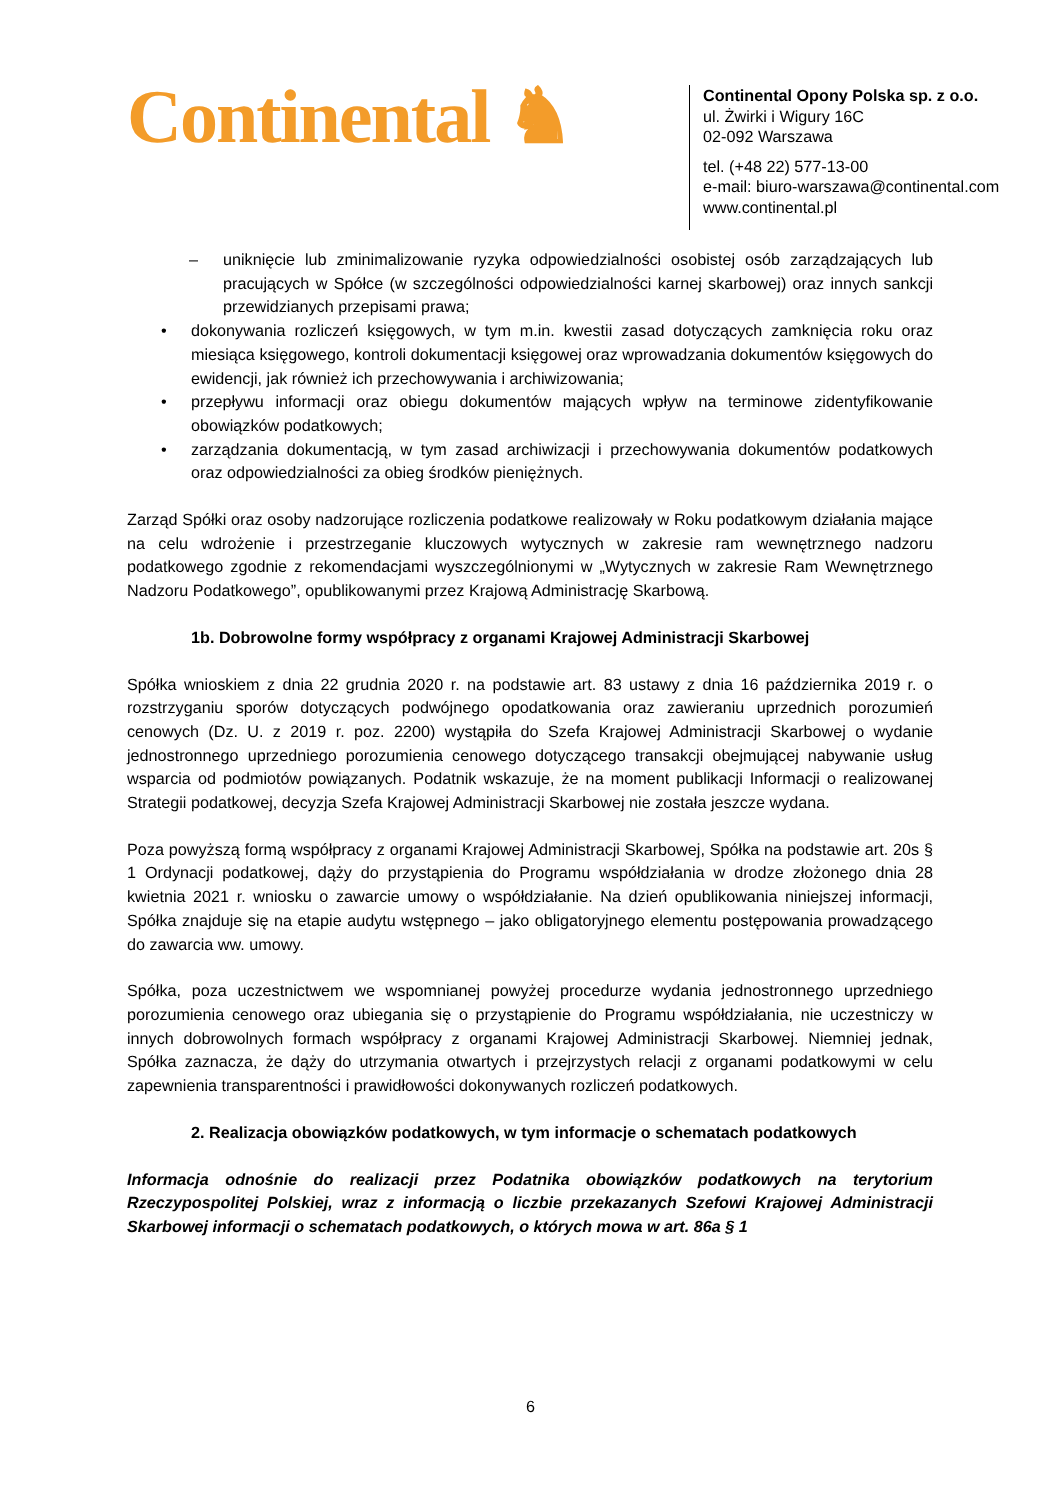Continental ♞
Continental Opony Polska sp. z o.o.
ul. Żwirki i Wigury 16C
02-092 Warszawa
tel. (+48 22) 577-13-00
e-mail: biuro-warszawa@continental.com
www.continental.pl
– uniknięcie lub zminimalizowanie ryzyka odpowiedzialności osobistej osób zarządzających lub pracujących w Spółce (w szczególności odpowiedzialności karnej skarbowej) oraz innych sankcji przewidzianych przepisami prawa;
• dokonywania rozliczeń księgowych, w tym m.in. kwestii zasad dotyczących zamknięcia roku oraz miesiąca księgowego, kontroli dokumentacji księgowej oraz wprowadzania dokumentów księgowych do ewidencji, jak również ich przechowywania i archiwizowania;
• przepływu informacji oraz obiegu dokumentów mających wpływ na terminowe zidentyfikowanie obowiązków podatkowych;
• zarządzania dokumentacją, w tym zasad archiwizacji i przechowywania dokumentów podatkowych oraz odpowiedzialności za obieg środków pieniężnych.
Zarząd Spółki oraz osoby nadzorujące rozliczenia podatkowe realizowały w Roku podatkowym działania mające na celu wdrożenie i przestrzeganie kluczowych wytycznych w zakresie ram wewnętrznego nadzoru podatkowego zgodnie z rekomendacjami wyszczególnionymi w „Wytycznych w zakresie Ram Wewnętrznego Nadzoru Podatkowego”, opublikowanymi przez Krajową Administrację Skarbową.
1b. Dobrowolne formy współpracy z organami Krajowej Administracji Skarbowej
Spółka wnioskiem z dnia 22 grudnia 2020 r. na podstawie art. 83 ustawy z dnia 16 października 2019 r. o rozstrzyganiu sporów dotyczących podwójnego opodatkowania oraz zawieraniu uprzednich porozumień cenowych (Dz. U. z 2019 r. poz. 2200) wystąpiła do Szefa Krajowej Administracji Skarbowej o wydanie jednostronnego uprzedniego porozumienia cenowego dotyczącego transakcji obejmującej nabywanie usług wsparcia od podmiotów powiązanych. Podatnik wskazuje, że na moment publikacji Informacji o realizowanej Strategii podatkowej, decyzja Szefa Krajowej Administracji Skarbowej nie została jeszcze wydana.
Poza powyższą formą współpracy z organami Krajowej Administracji Skarbowej, Spółka na podstawie art. 20s § 1 Ordynacji podatkowej, dąży do przystąpienia do Programu współdziałania w drodze złożonego dnia 28 kwietnia 2021 r. wniosku o zawarcie umowy o współdziałanie. Na dzień opublikowania niniejszej informacji, Spółka znajduje się na etapie audytu wstępnego – jako obligatoryjnego elementu postępowania prowadzącego do zawarcia ww. umowy.
Spółka, poza uczestnictwem we wspomnianej powyżej procedurze wydania jednostronnego uprzedniego porozumienia cenowego oraz ubiegania się o przystąpienie do Programu współdziałania, nie uczestniczy w innych dobrowolnych formach współpracy z organami Krajowej Administracji Skarbowej. Niemniej jednak, Spółka zaznacza, że dąży do utrzymania otwartych i przejrzystych relacji z organami podatkowymi w celu zapewnienia transparentności i prawidłowości dokonywanych rozliczeń podatkowych.
2. Realizacja obowiązków podatkowych, w tym informacje o schematach podatkowych
Informacja odnośnie do realizacji przez Podatnika obowiązków podatkowych na terytorium Rzeczypospolitej Polskiej, wraz z informacją o liczbie przekazanych Szefowi Krajowej Administracji Skarbowej informacji o schematach podatkowych, o których mowa w art. 86a § 1
6